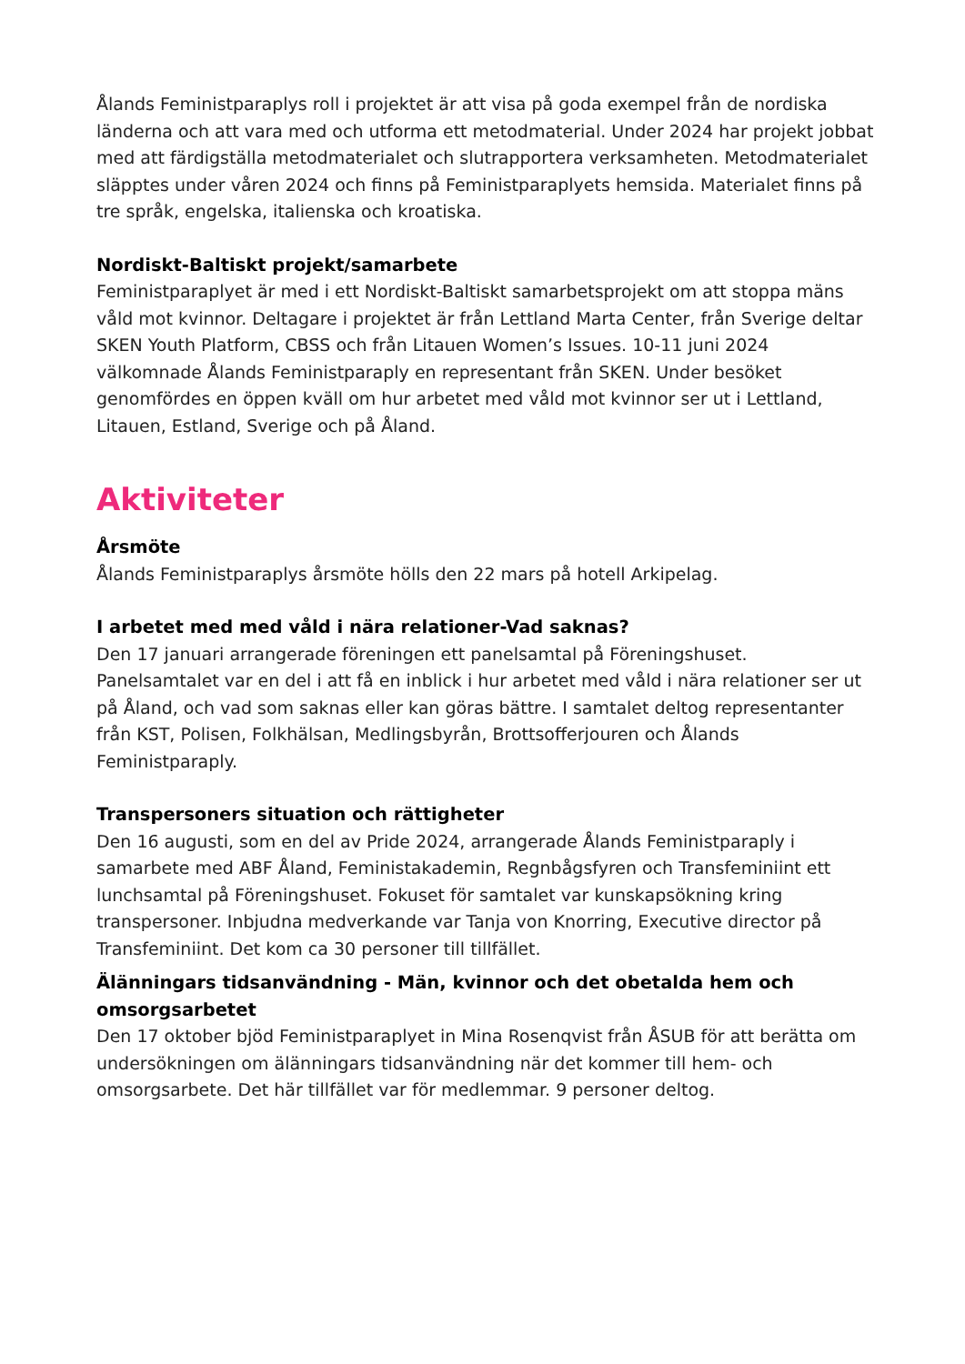Ålands Feministparaplys roll i projektet är att visa på goda exempel från de nordiska länderna och att vara med och utforma ett metodmaterial. Under 2024 har projekt jobbat med att färdigställa metodmaterialet och slutrapportera verksamheten. Metodmaterialet släpptes under våren 2024 och finns på Feministparaplyets hemsida. Materialet finns på tre språk, engelska, italienska och kroatiska.
Nordiskt-Baltiskt projekt/samarbete
Feministparaplyet är med i ett Nordiskt-Baltiskt samarbetsprojekt om att stoppa mäns våld mot kvinnor. Deltagare i projektet är från Lettland Marta Center, från Sverige deltar SKEN Youth Platform, CBSS och från Litauen Women’s Issues. 10-11 juni 2024 välkomnade Ålands Feministparaply en representant från SKEN. Under besöket genomfördes en öppen kväll om hur arbetet med våld mot kvinnor ser ut i Lettland, Litauen, Estland, Sverige och på Åland.
Aktiviteter
Årsmöte
Ålands Feministparaplys årsmöte hölls den 22 mars på hotell Arkipelag.
I arbetet med med våld i nära relationer-Vad saknas?
Den 17 januari arrangerade föreningen ett panelsamtal på Föreningshuset. Panelsamtalet var en del i att få en inblick i hur arbetet med våld i nära relationer ser ut på Åland, och vad som saknas eller kan göras bättre. I samtalet deltog representanter från KST, Polisen, Folkhälsan, Medlingsbyrån, Brottsofferjouren och Ålands Feministparaply.
Transpersoners situation och rättigheter
Den 16 augusti, som en del av Pride 2024, arrangerade Ålands Feministparaply i samarbete med ABF Åland, Feministakademin, Regnbågsfyren och Transfeminiint ett lunchsamtal på Föreningshuset. Fokuset för samtalet var kunskapsökning kring transpersoner. Inbjudna medverkande var Tanja von Knorring, Executive director på Transfeminiint. Det kom ca 30 personer till tillfället.
Älänningars tidsanvändning - Män, kvinnor och det obetalda hem och omsorgsarbetet
Den 17 oktober bjöd Feministparaplyet in Mina Rosenqvist från ÅSUB för att berätta om undersökningen om älänningars tidsanvändning när det kommer till hem- och omsorgsarbete. Det här tillfället var för medlemmar. 9 personer deltog.